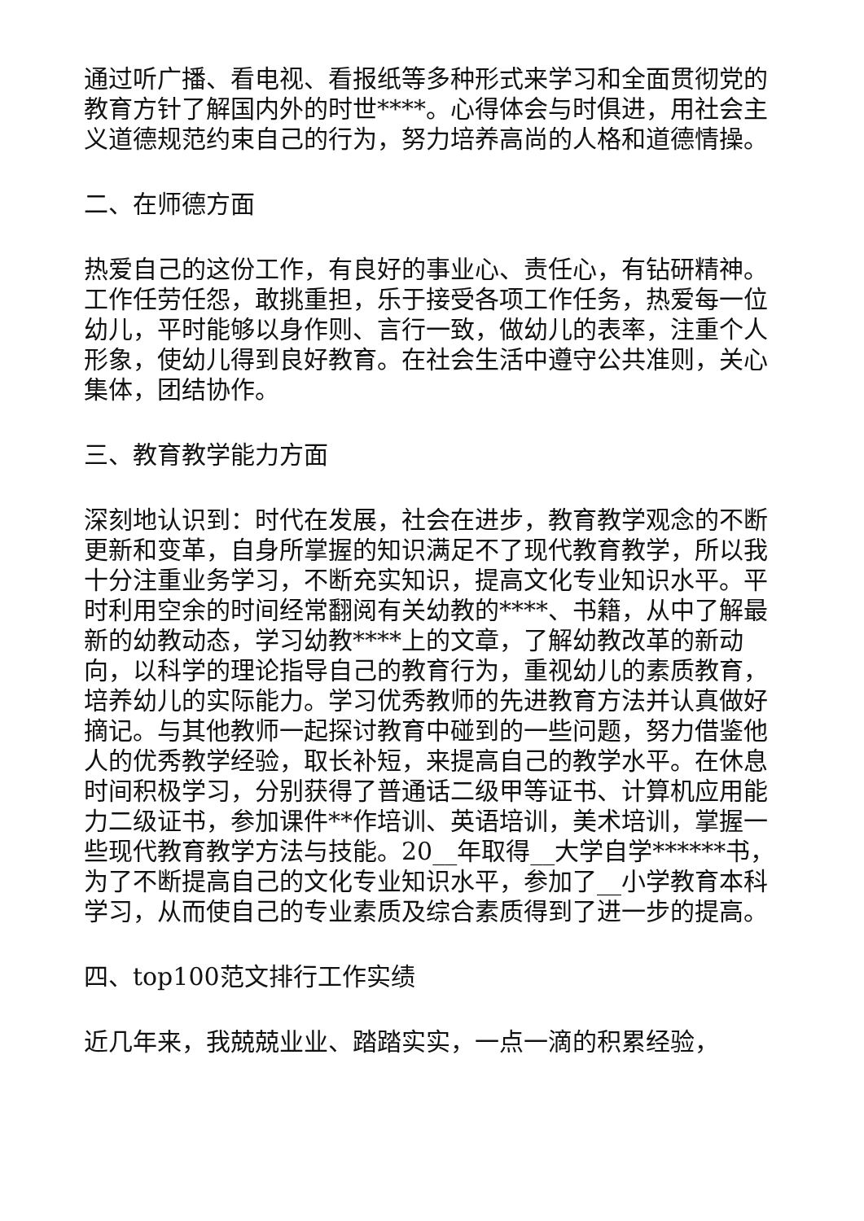通过听广播、看电视、看报纸等多种形式来学习和全面贯彻党的教育方针了解国内外的时世****。心得体会与时俱进，用社会主义道德规范约束自己的行为，努力培养高尚的人格和道德情操。
二、在师德方面
热爱自己的这份工作，有良好的事业心、责任心，有钻研精神。工作任劳任怨，敢挑重担，乐于接受各项工作任务，热爱每一位幼儿，平时能够以身作则、言行一致，做幼儿的表率，注重个人形象，使幼儿得到良好教育。在社会生活中遵守公共准则，关心集体，团结协作。
三、教育教学能力方面
深刻地认识到：时代在发展，社会在进步，教育教学观念的不断更新和变革，自身所掌握的知识满足不了现代教育教学，所以我十分注重业务学习，不断充实知识，提高文化专业知识水平。平时利用空余的时间经常翻阅有关幼教的****、书籍，从中了解最新的幼教动态，学习幼教****上的文章，了解幼教改革的新动向，以科学的理论指导自己的教育行为，重视幼儿的素质教育，培养幼儿的实际能力。学习优秀教师的先进教育方法并认真做好摘记。与其他教师一起探讨教育中碰到的一些问题，努力借鉴他人的优秀教学经验，取长补短，来提高自己的教学水平。在休息时间积极学习，分别获得了普通话二级甲等证书、计算机应用能力二级证书，参加课件**作培训、英语培训，美术培训，掌握一些现代教育教学方法与技能。20__年取得__大学自学******书，为了不断提高自己的文化专业知识水平，参加了__小学教育本科学习，从而使自己的专业素质及综合素质得到了进一步的提高。
四、top100范文排行工作实绩
近几年来，我兢兢业业、踏踏实实，一点一滴的积累经验，